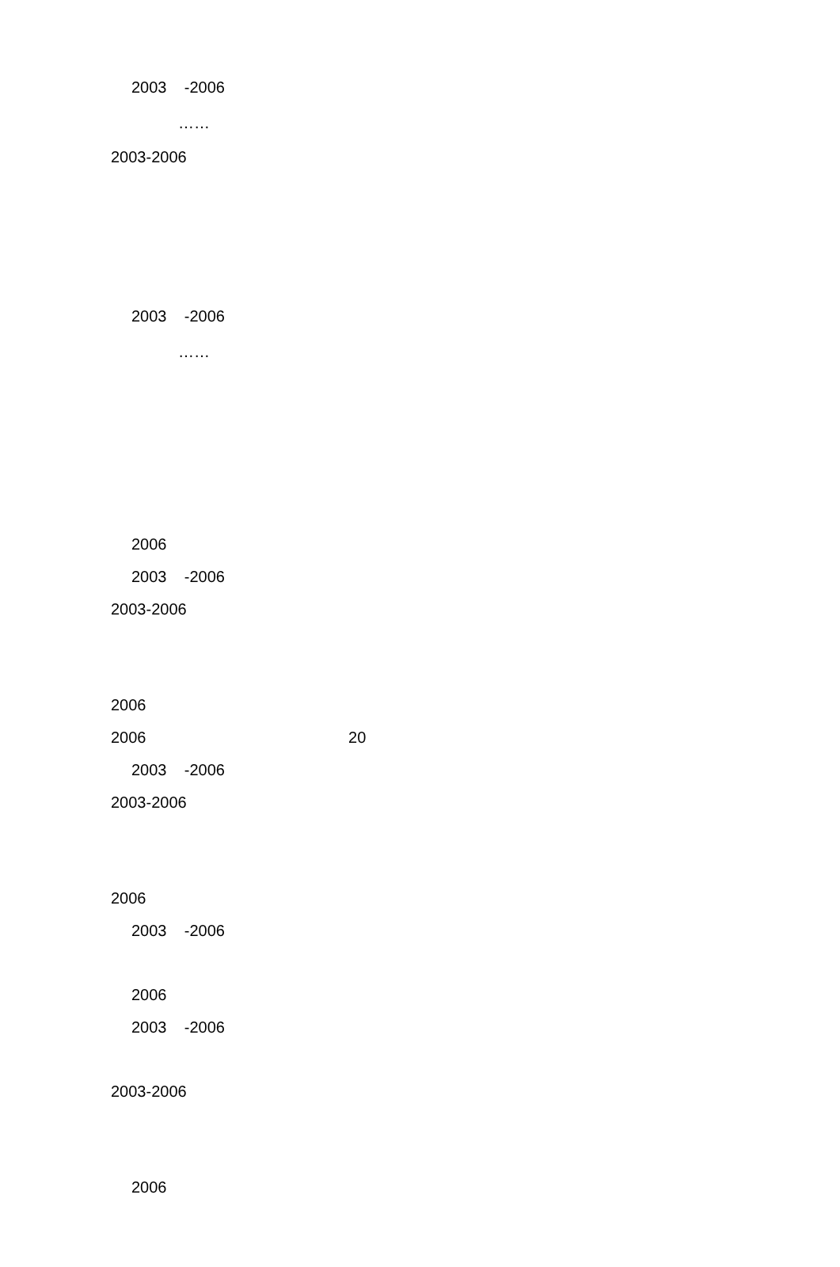2003 -2006
……
2003-2006
2003 -2006
……
2006
2003 -2006
2003-2006
2006
2006 20
2003 -2006
2003-2006
2006
2003 -2006
2006
2003 -2006
2003-2006
2006